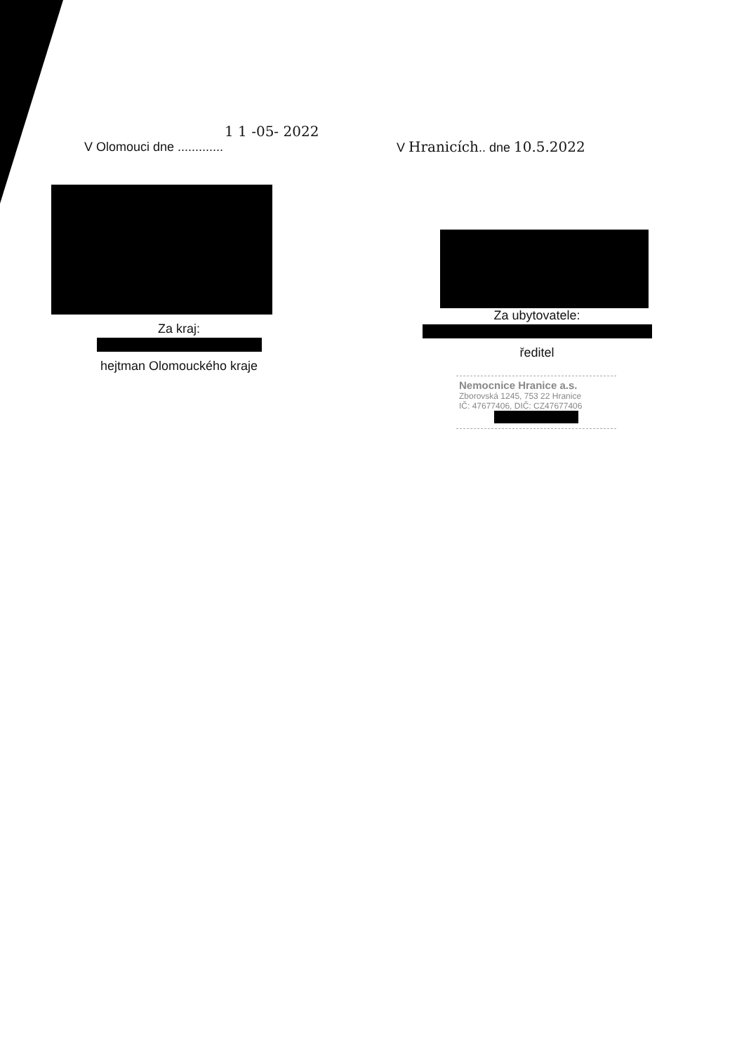1 1 -05- 2022
V Olomouci dne .............
Za kraj:
hejtman Olomouckého kraje
V Hranicích.. dne 10.5.2022
Za ubytovatele:
ředitel
Nemocnice Hranice a.s.
Zborovská 1245, 753 22 Hranice
IČ: 47677406, DIČ: CZ47677406